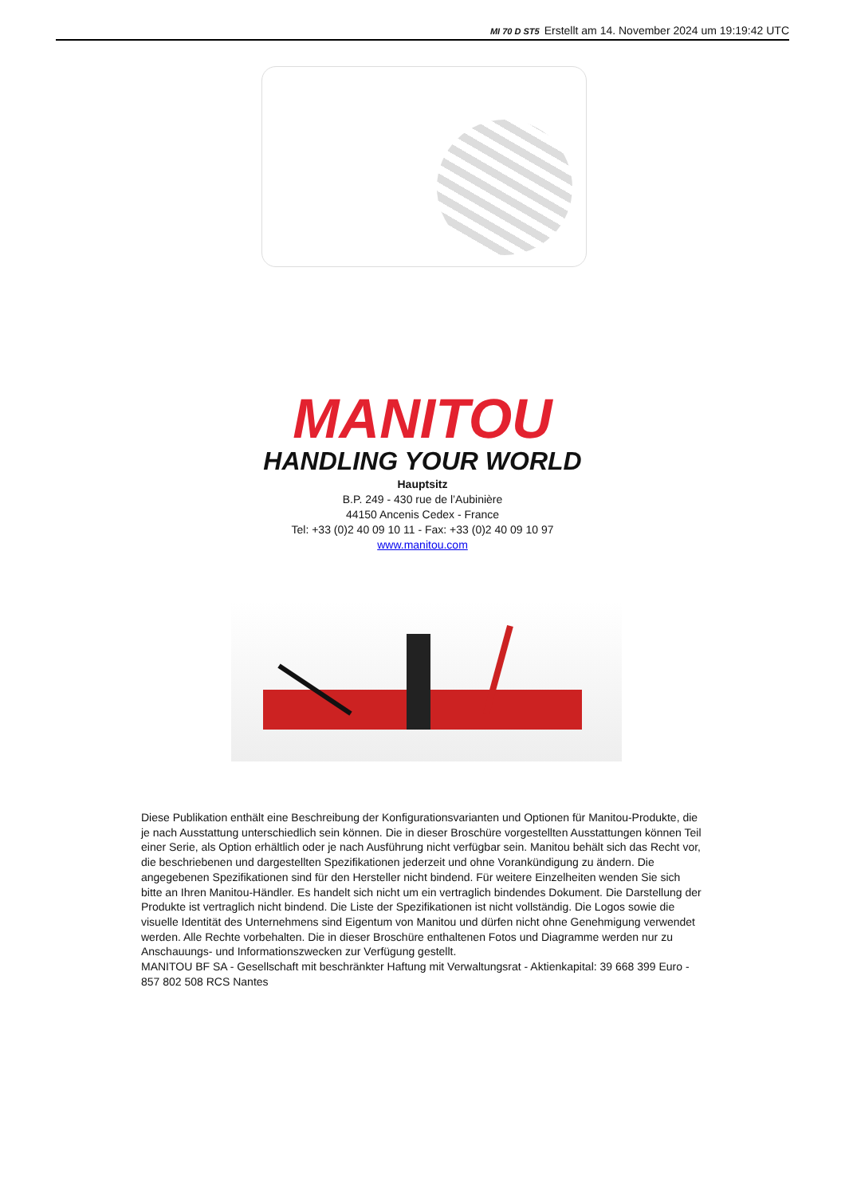MI 70 D ST5 Erstellt am 14. November 2024 um 19:19:42 UTC
MANITOU
HANDLING YOUR WORLD
Hauptsitz
B.P. 249 - 430 rue de l’Aubinière
44150 Ancenis Cedex - France
Tel: +33 (0)2 40 09 10 11 - Fax: +33 (0)2 40 09 10 97
www.manitou.com
Diese Publikation enthält eine Beschreibung der Konfigurationsvarianten und Optionen für Manitou-Produkte, die je nach Ausstattung unterschiedlich sein können. Die in dieser Broschüre vorgestellten Ausstattungen können Teil einer Serie, als Option erhältlich oder je nach Ausführung nicht verfügbar sein. Manitou behält sich das Recht vor, die beschriebenen und dargestellten Spezifikationen jederzeit und ohne Vorankündigung zu ändern. Die angegebenen Spezifikationen sind für den Hersteller nicht bindend. Für weitere Einzelheiten wenden Sie sich bitte an Ihren Manitou-Händler. Es handelt sich nicht um ein vertraglich bindendes Dokument. Die Darstellung der Produkte ist vertraglich nicht bindend. Die Liste der Spezifikationen ist nicht vollständig. Die Logos sowie die visuelle Identität des Unternehmens sind Eigentum von Manitou und dürfen nicht ohne Genehmigung verwendet werden. Alle Rechte vorbehalten. Die in dieser Broschüre enthaltenen Fotos und Diagramme werden nur zu Anschauungs- und Informationszwecken zur Verfügung gestellt.
MANITOU BF SA - Gesellschaft mit beschränkter Haftung mit Verwaltungsrat - Aktienkapital: 39 668 399 Euro - 857 802 508 RCS Nantes